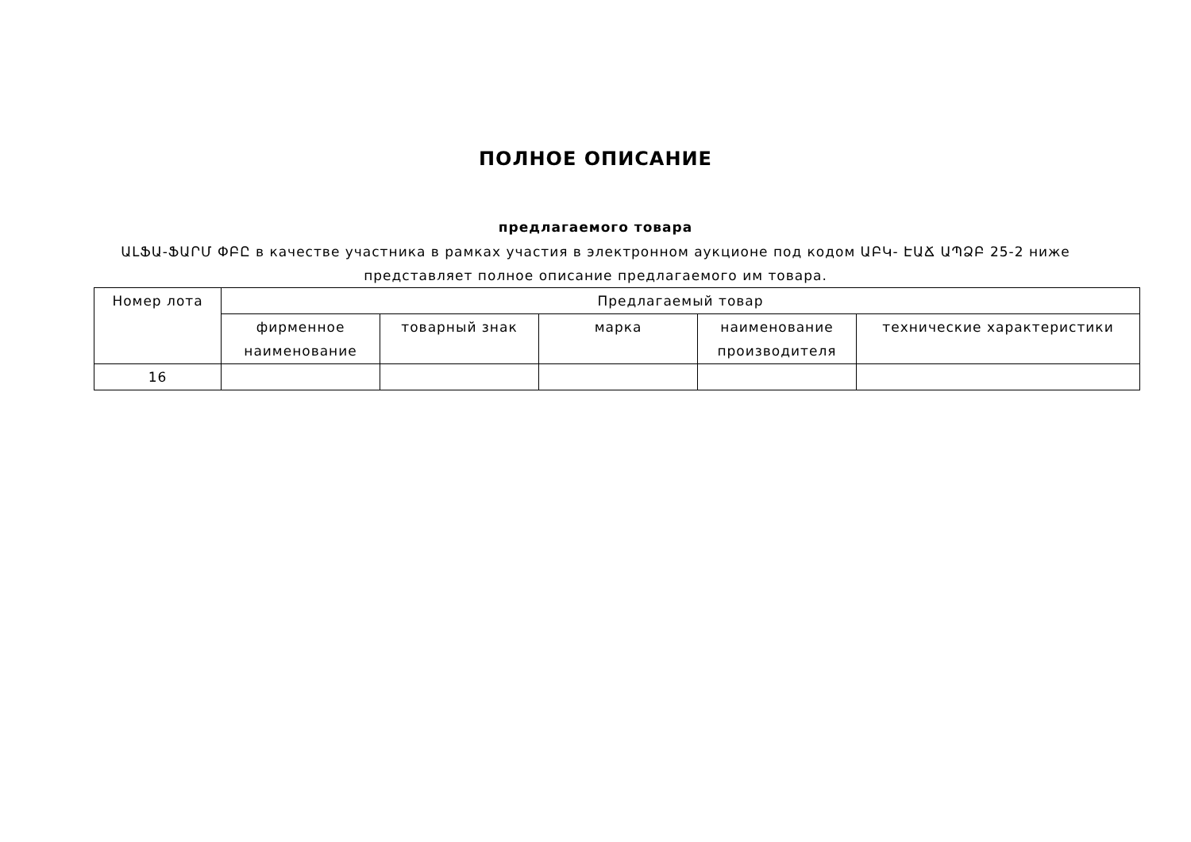ПОЛНОЕ ОПИСАНИЕ
предлагаемого товара
ԱԼՖԱ-ՖԱՐՄ ՓԲԸ в качестве участника в рамках участия в электронном аукционе под кодом ԱԲԿ- ԷԱՃ ԱՊՁԲ 25-2 ниже представляет полное описание предлагаемого им товара.
| Номер лота | Предлагаемый товар | | | | |
| --- | --- | --- | --- | --- | --- |
| | фирменное наименование | товарный знак | марка | наименование производителя | технические характеристики |
| 16 | | | | | |